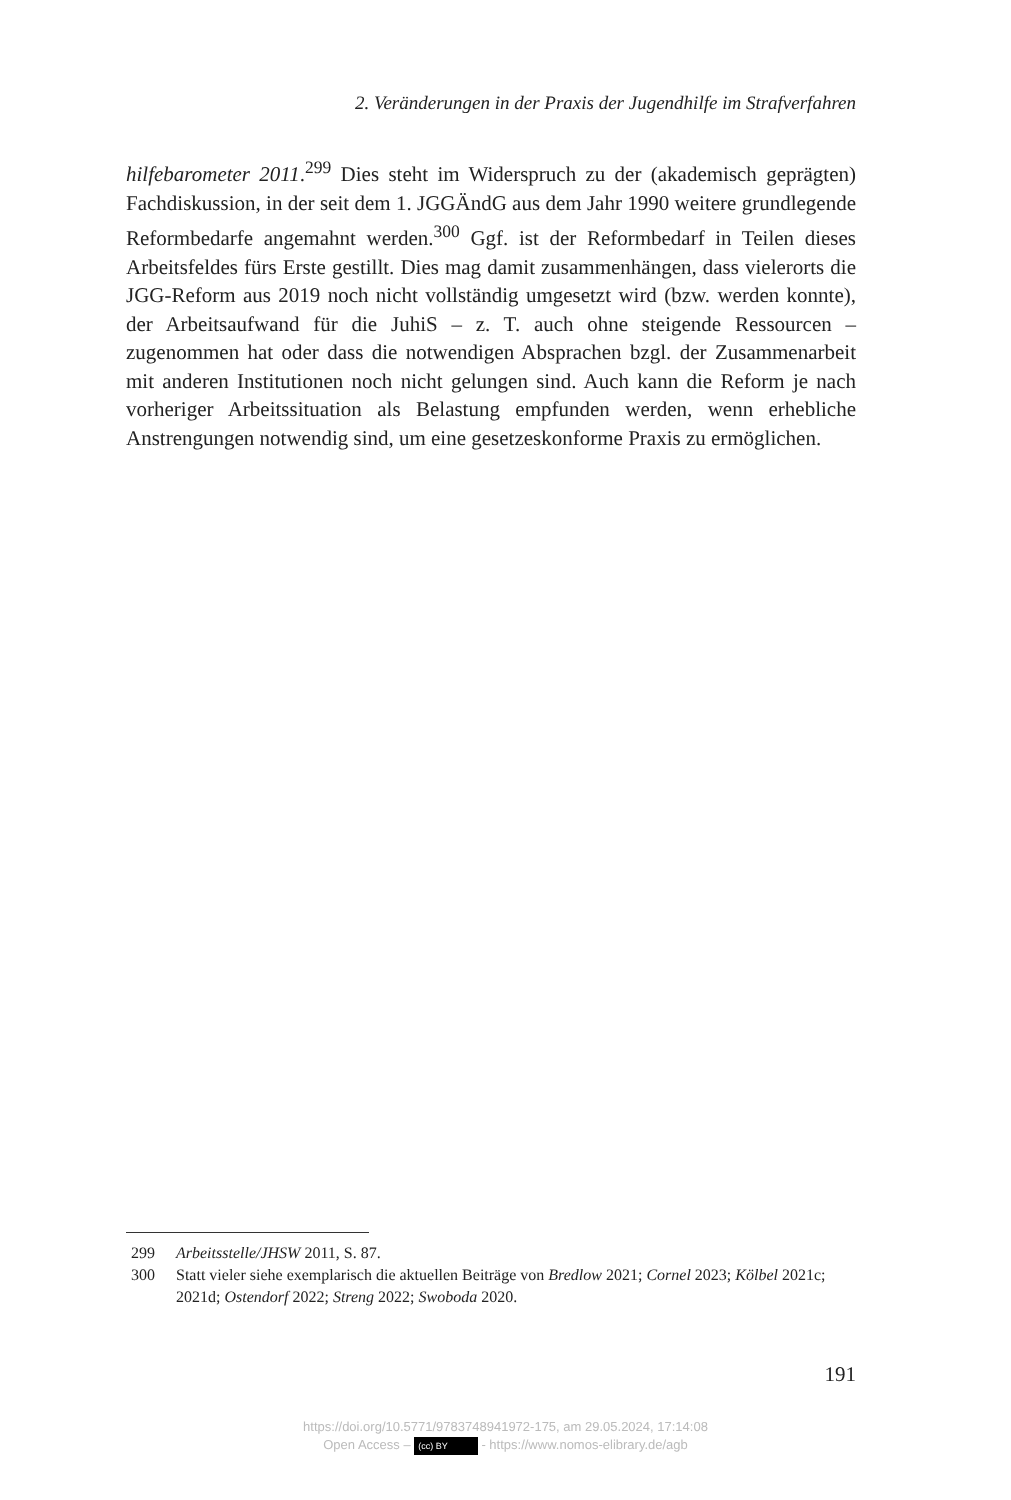2. Veränderungen in der Praxis der Jugendhilfe im Strafverfahren
hilfebarometer 2011.<sup>299</sup> Dies steht im Widerspruch zu der (akademisch geprägten) Fachdiskussion, in der seit dem 1. JGGÄndG aus dem Jahr 1990 weitere grundlegende Reformbedarfe angemahnt werden.<sup>300</sup> Ggf. ist der Reformbedarf in Teilen dieses Arbeitsfeldes fürs Erste gestillt. Dies mag damit zusammenhängen, dass vielerorts die JGG-Reform aus 2019 noch nicht vollständig umgesetzt wird (bzw. werden konnte), der Arbeitsaufwand für die JuhiS – z. T. auch ohne steigende Ressourcen – zugenommen hat oder dass die notwendigen Absprachen bzgl. der Zusammenarbeit mit anderen Institutionen noch nicht gelungen sind. Auch kann die Reform je nach vorheriger Arbeitssituation als Belastung empfunden werden, wenn erhebliche Anstrengungen notwendig sind, um eine gesetzeskonforme Praxis zu ermöglichen.
299 Arbeitsstelle/JHSW 2011, S. 87.
300 Statt vieler siehe exemplarisch die aktuellen Beiträge von Bredlow 2021; Cornel 2023; Kölbel 2021c; 2021d; Ostendorf 2022; Streng 2022; Swoboda 2020.
191
https://doi.org/10.5771/9783748941972-175, am 29.05.2024, 17:14:08
Open Access – (cc) BY - https://www.nomos-elibrary.de/agb